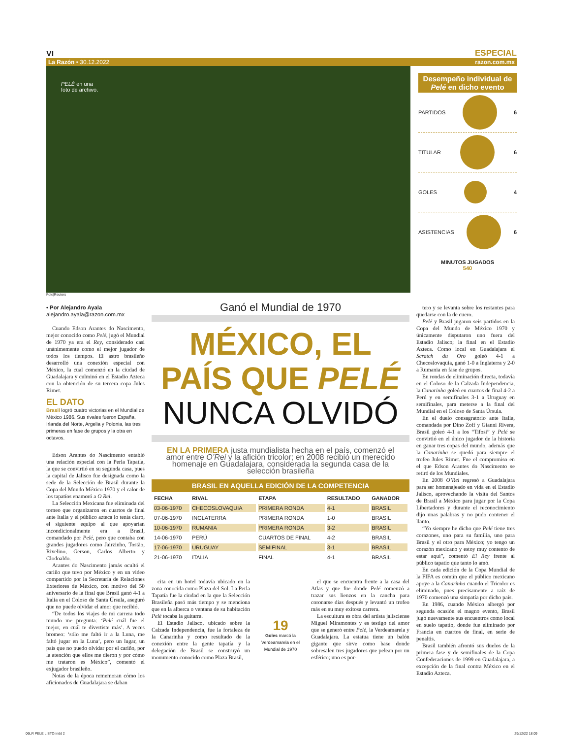VI ESPECIAL
La Razón • 30.12.2022 razon.com.mx
PELÉ en una
foto de archivo.
Desempeño individual de Pelé en dicho evento
PARTIDOS 6
TITULAR 6
GOLES 4
ASISTENCIAS 6
MINUTOS JUGADOS
540
Foto|Reuters
• Por Alejandro Ayala
alejandro.ayala@razon.com.mx
Cuando Edson Arantes do Nascimento, mejor conocido como Pelé, jugó el Mundial de 1970 ya era el Rey, considerado casi unánimemente como el mejor jugador de todos los tiempos. El astro brasileño desarrolló una conexión especial con México, la cual comenzó en la ciudad de Guadalajara y culminó en el Estadio Azteca con la obtención de su tercera copa Jules Rimet.
EL DATO
Brasil logró cuatro victorias en el Mundial de México 1986. Sus rivales fueron España, Irlanda del Norte, Argelia y Polonia, las tres primeras en fase de grupos y la otra en octavos.
Edson Arantes do Nascimento entabló una relación especial con la Perla Tapatía, la que se convirtió en su segunda casa, pues la capital de Jalisco fue designada como la sede de la Selección de Brasil durante la Copa del Mundo México 1970 y el calor de los tapatíos enamoró a O Rei.
La Selección Mexicana fue eliminada del torneo que organizaron en cuartos de final ante Italia y el público azteca lo tenía claro, el siguiente equipo al que apoyarían incondicionalmente era a Brasil, comandado por Pelé, pero que contaba con grandes jugadores como Jairzinho, Tostão, Rivelino, Gerson, Carlos Alberto y Clodoaldo.
Arantes do Nascimento jamás ocultó el cariño que tuvo por México y en un video compartido por la Secretaría de Relaciones Exteriores de México, con motivo del 50 aniversario de la final que Brasil ganó 4-1 a Italia en el Coloso de Santa Úrsula, aseguró que no puede olvidar el amor que recibió.
“De todos los viajes de mi carrera todo mundo me pregunta: ‘Pelé cuál fue el mejor, en cuál te divertiste más’. A veces bromeo: ‘sólo me faltó ir a la Luna, me faltó jugar en la Luna’, pero un lugar, un país que no puedo olvidar por el cariño, por la atención que ellos me dieron y por cómo me trataron es México”, comentó el exjugador brasileño.
Notas de la época rememoran cómo los aficionados de Guadalajara se daban
Ganó el Mundial de 1970
MÉXICO, EL PAÍS QUE PELÉ
NUNCA OLVIDÓ
EN LA PRIMERA justa mundialista hecha en el país, comenzó el amor entre O’Rei y la afición tricolor; en 2008 recibió un merecido homenaje en Guadalajara, considerada la segunda casa de la selección brasileña
BRASIL EN AQUELLA EDICIÓN DE LA COMPETENCIA
| FECHA | RIVAL | ETAPA | RESULTADO | GANADOR |
| --- | --- | --- | --- | --- |
| 03-06-1970 | CHECOSLOVAQUIA | PRIMERA RONDA | 4-1 | BRASIL |
| 07-06-1970 | INGLATERRA | PRIMERA RONDA | 1-0 | BRASIL |
| 10-06-1970 | RUMANIA | PRIMERA RONDA | 3-2 | BRASIL |
| 14-06-1970 | PERÚ | CUARTOS DE FINAL | 4-2 | BRASIL |
| 17-06-1970 | URUGUAY | SEMIFINAL | 3-1 | BRASIL |
| 21-06-1970 | ITALIA | FINAL | 4-1 | BRASIL |
cita en un hotel todavía ubicado en la zona conocida como Plaza del Sol. La Perla Tapatía fue la ciudad en la que la Selección Brasileña pasó más tiempo y se menciona que en la alberca o ventana de su habitación Pelé tocaba la guitarra.
El Estadio Jalisco, ubicado sobre la Calzada Independencia, fue la fortaleza de la Canarinha y como resultado de la conexión entre la gente tapatía y la delegación de Brasil se construyó un monumento conocido como Plaza Brasil,
19
Goles marcó la Verdeamarela en el Mundial de 1970
el que se encuentra frente a la casa del Atlas y que fue donde Pelé comenzó a trazar sus lienzos en la cancha para coronarse días después y levantó un trofeo más en su muy exitosa carrera.
La escultura es obra del artista jalisciense Miguel Miramontes y es testigo del amor que se generó entre Pelé, la Verdeamarela y Guadalajara. La estatua tiene un balón gigante que sirve como base donde sobresalen tres jugadores que pelean por un esférico; uno es por-
tero y se levanta sobre los restantes para quedarse con la de cuero.
Pelé y Brasil jugaron seis partidos en la Copa del Mundo de México 1970 y únicamente disputaron uno fuera del Estadio Jalisco; la final en el Estadio Azteca. Como local en Guadalajara el Scratch du Oro goleó 4-1 a Checoslovaquia, ganó 1-0 a Inglaterra y 2-0 a Rumania en fase de grupos.
En rondas de eliminación directa, todavía en el Coloso de la Calzada Independencia, la Canarinha goleó en cuartos de final 4-2 a Perú y en semifinales 3-1 a Uruguay en semifinales, para meterse a la final del Mundial en el Coloso de Santa Úrsula.
En el duelo consagratorio ante Italia, comandada por Dino Zoff y Gianni Rivera, Brasil goleó 4-1 a los “Tifosi” y Pelé se convirtió en el único jugador de la historia en ganar tres copas del mundo, además que la Canarinha se quedó para siempre el trofeo Jules Rimet. Fue el compromiso en el que Edson Arantes do Nascimento se retiró de los Mundiales.
En 2008 O’Rei regresó a Guadalajara para ser homenajeado en vida en el Estadio Jalisco, aprovechando la visita del Santos de Brasil a México para jugar por la Copa Libertadores y durante el reconocimiento dijo unas palabras y no pudo contener el llanto.
“Yo siempre he dicho que Pelé tiene tres corazones, uno para su familia, uno para Brasil y el otro para México; yo tengo un corazón mexicano y estoy muy contento de estar aquí”, comentó El Rey frente al público tapatío que tanto lo amó.
En cada edición de la Copa Mundial de la FIFA es común que el público mexicano apoye a la Canarinha cuando el Tricolor es eliminado, pues precisamente a raíz de 1970 comenzó una simpatía por dicho país.
En 1986, cuando México albergó por segunda ocasión el magno evento, Brasil jugó nuevamente sus encuentros como local en suelo tapatío, donde fue eliminado por Francia en cuartos de final, en serie de penaltis.
Brasil también afrontó sus duelos de la primera fase y de semifinales de la Copa Confederaciones de 1999 en Guadalajara, a excepción de la final contra México en el Estadio Azteca.
06LR PELE LISTO.indd 2 29/12/22 18:09